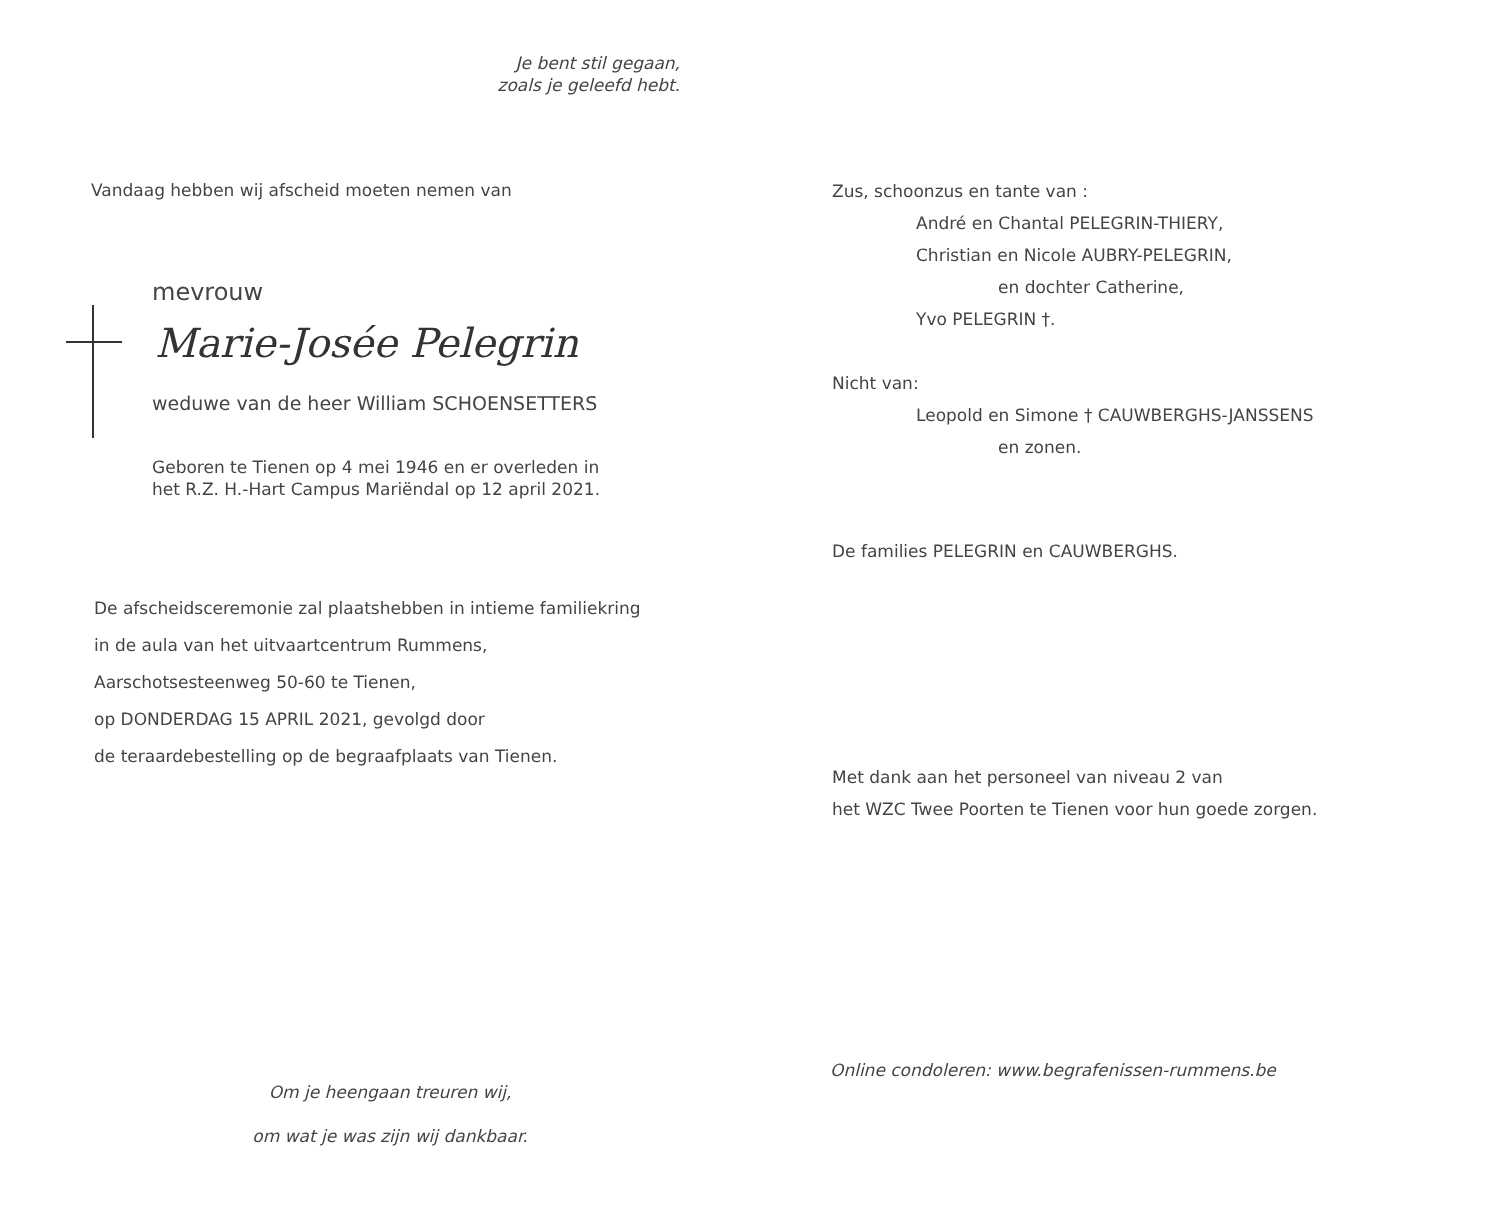Je bent stil gegaan,
zoals je geleefd hebt.
Vandaag hebben wij afscheid moeten nemen van
mevrouw
Marie-Josée Pelegrin
weduwe van de heer William SCHOENSETTERS
Geboren te Tienen op 4 mei 1946 en er overleden in
het R.Z. H.-Hart Campus Mariëndal op 12 april 2021.
De afscheidsceremonie zal plaatshebben in intieme familiekring
in de aula van het uitvaartcentrum Rummens,
Aarschotsesteenweg 50-60 te Tienen,
op DONDERDAG 15 APRIL 2021, gevolgd door
de teraardebestelling op de begraafplaats van Tienen.
Om je heengaan treuren wij,
om wat je was zijn wij dankbaar.
Zus, schoonzus en tante van :
André en Chantal PELEGRIN-THIERY,
Christian en Nicole AUBRY-PELEGRIN,
en dochter Catherine,
Yvo PELEGRIN †.
Nicht van:
Leopold en Simone † CAUWBERGHS-JANSSENS
en zonen.
De families PELEGRIN en CAUWBERGHS.
Met dank aan het personeel van niveau 2 van
het WZC Twee Poorten te Tienen voor hun goede zorgen.
Online condoleren: www.begrafenissen-rummens.be